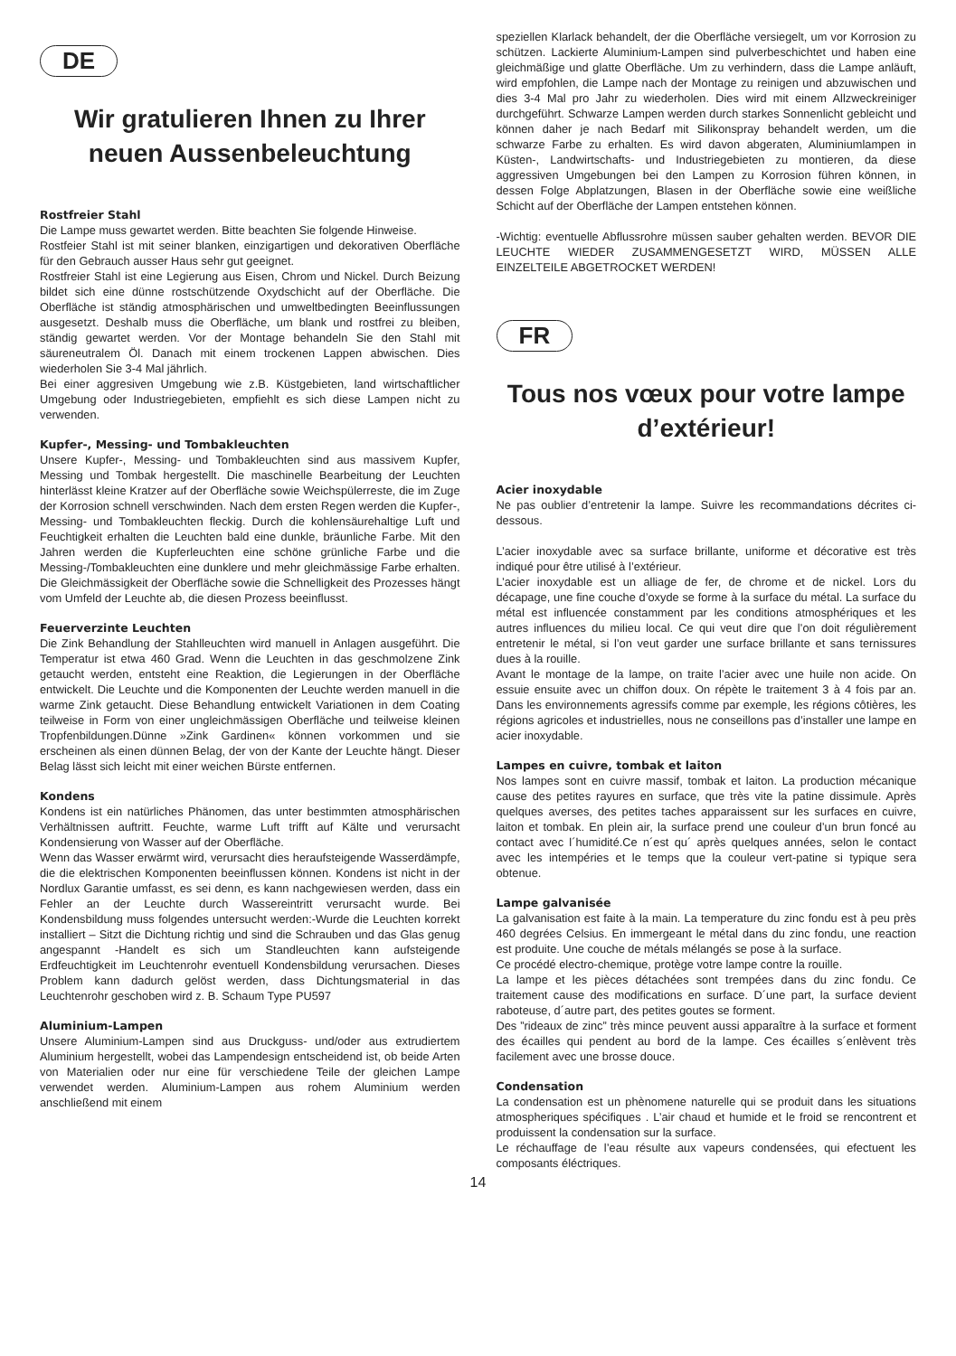DE
Wir gratulieren Ihnen zu Ihrer neuen Aussenbeleuchtung
Rostfreier Stahl
Die Lampe muss gewartet werden. Bitte beachten Sie folgende Hinweise.
Rostfeier Stahl ist mit seiner blanken, einzigartigen und dekorativen Oberfläche für den Gebrauch ausser Haus sehr gut geeignet.
Rostfreier Stahl ist eine Legierung aus Eisen, Chrom und Nickel. Durch Beizung bildet sich eine dünne rostschützende Oxydschicht auf der Oberfläche. Die Oberfläche ist ständig atmosphärischen und umweltbedingten Beeinflussungen ausgesetzt. Deshalb muss die Oberfläche, um blank und rostfrei zu bleiben, ständig gewartet werden. Vor der Montage behandeln Sie den Stahl mit säureneutralem Öl. Danach mit einem trockenen Lappen abwischen. Dies wiederholen Sie 3-4 Mal jährlich.
Bei einer aggresiven Umgebung wie z.B. Küstgebieten, land wirtschaftlicher Umgebung oder Industriegebieten, empfiehlt es sich diese Lampen nicht zu verwenden.
Kupfer-, Messing- und Tombakleuchten
Unsere Kupfer-, Messing- und Tombakleuchten sind aus massivem Kupfer, Messing und Tombak hergestellt. Die maschinelle Bearbeitung der Leuchten hinterlässt kleine Kratzer auf der Oberfläche sowie Weichspülerreste, die im Zuge der Korrosion schnell verschwinden. Nach dem ersten Regen werden die Kupfer-, Messing- und Tombakleuchten fleckig. Durch die kohlensäurehaltige Luft und Feuchtigkeit erhalten die Leuchten bald eine dunkle, bräunliche Farbe. Mit den Jahren werden die Kupferleuchten eine schöne grünliche Farbe und die Messing-/Tombakleuchten eine dunklere und mehr gleichmässige Farbe erhalten. Die Gleichmässigkeit der Oberfläche sowie die Schnelligkeit des Prozesses hängt vom Umfeld der Leuchte ab, die diesen Prozess beeinflusst.
Feuerverzinte Leuchten
Die Zink Behandlung der Stahlleuchten wird manuell in Anlagen ausgeführt. Die Temperatur ist etwa 460 Grad. Wenn die Leuchten in das geschmolzene Zink getaucht werden, entsteht eine Reaktion, die Legierungen in der Oberfläche entwickelt. Die Leuchte und die Komponenten der Leuchte werden manuell in die warme Zink getaucht. Diese Behandlung entwickelt Variationen in dem Coating teilweise in Form von einer ungleichmässigen Oberfläche und teilweise kleinen Tropfenbildungen.Dünne »Zink Gardinen« können vorkommen und sie erscheinen als einen dünnen Belag, der von der Kante der Leuchte hängt. Dieser Belag lässt sich leicht mit einer weichen Bürste entfernen.
Kondens
Kondens ist ein natürliches Phänomen, das unter bestimmten atmosphärischen Verhältnissen auftritt. Feuchte, warme Luft trifft auf Kälte und verursacht Kondensierung von Wasser auf der Oberfläche.
Wenn das Wasser erwärmt wird, verursacht dies heraufsteigende Wasserdämpfe, die die elektrischen Komponenten beeinflussen können. Kondens ist nicht in der Nordlux Garantie umfasst, es sei denn, es kann nachgewiesen werden, dass ein Fehler an der Leuchte durch Wassereintritt verursacht wurde. Bei Kondensbildung muss folgendes untersucht werden:-Wurde die Leuchten korrekt installiert – Sitzt die Dichtung richtig und sind die Schrauben und das Glas genug angespannt -Handelt es sich um Standleuchten kann aufsteigende Erdfeuchtigkeit im Leuchtenrohr eventuell Kondensbildung verursachen. Dieses Problem kann dadurch gelöst werden, dass Dichtungsmaterial in das Leuchtenrohr geschoben wird z. B. Schaum Type PU597
Aluminium-Lampen
Unsere Aluminium-Lampen sind aus Druckguss- und/oder aus extrudiertem Aluminium hergestellt, wobei das Lampendesign entscheidend ist, ob beide Arten von Materialien oder nur eine für verschiedene Teile der gleichen Lampe verwendet werden. Aluminium-Lampen aus rohem Aluminium werden anschließend mit einem
speziellen Klarlack behandelt, der die Oberfläche versiegelt, um vor Korrosion zu schützen. Lackierte Aluminium-Lampen sind pulverbeschichtet und haben eine gleichmäßige und glatte Oberfläche. Um zu verhindern, dass die Lampe anläuft, wird empfohlen, die Lampe nach der Montage zu reinigen und abzuwischen und dies 3-4 Mal pro Jahr zu wiederholen. Dies wird mit einem Allzweckreiniger durchgeführt. Schwarze Lampen werden durch starkes Sonnenlicht gebleicht und können daher je nach Bedarf mit Silikonspray behandelt werden, um die schwarze Farbe zu erhalten. Es wird davon abgeraten, Aluminiumlampen in Küsten-, Landwirtschafts- und Industriegebieten zu montieren, da diese aggressiven Umgebungen bei den Lampen zu Korrosion führen können, in dessen Folge Abplatzungen, Blasen in der Oberfläche sowie eine weißliche Schicht auf der Oberfläche der Lampen entstehen können.
-Wichtig: eventuelle Abflussrohre müssen sauber gehalten werden. BEVOR DIE LEUCHTE WIEDER ZUSAMMENGESETZT WIRD, MÜSSEN ALLE EINZELTEILE ABGETROCKET WERDEN!
FR
Tous nos vœux pour votre lampe d’extérieur!
Acier inoxydable
Ne pas oublier d’entretenir la lampe. Suivre les recommandations décrites ci-dessous.
L’acier inoxydable avec sa surface brillante, uniforme et décorative est très indiqué pour être utilisé à l’extérieur.
L’acier inoxydable est un alliage de fer, de chrome et de nickel. Lors du décapage, une fine couche d’oxyde se forme à la surface du métal. La surface du métal est influencée constamment par les conditions atmosphériques et les autres influences du milieu local. Ce qui veut dire que l’on doit régulièrement entretenir le métal, si l’on veut garder une surface brillante et sans ternissures dues à la rouille.
Avant le montage de la lampe, on traite l’acier avec une huile non acide. On essuie ensuite avec un chiffon doux. On répète le traitement 3 à 4 fois par an. Dans les environnements agressifs comme par exemple, les régions côtières, les régions agricoles et industrielles, nous ne conseillons pas d’installer une lampe en acier inoxydable.
Lampes en cuivre, tombak et laiton
Nos lampes sont en cuivre massif, tombak et laiton. La production mécanique cause des petites rayures en surface, que très vite la patine dissimule. Après quelques averses, des petites taches apparaissent sur les surfaces en cuivre, laiton et tombak. En plein air, la surface prend une couleur d’un brun foncé au contact avec l´humidité.Ce n´est qu´ après quelques années, selon le contact avec les intempéries et le temps que la couleur vert-patine si typique sera obtenue.
Lampe galvanisée
La galvanisation est faite à la main. La temperature du zinc fondu est à peu près 460 degrées Celsius. En immergeant le métal dans du zinc fondu, une reaction est produite. Une couche de métals mélangés se pose à la surface.
Ce procédé electro-chemique, protège votre lampe contre la rouille.
La lampe et les pièces détachées sont trempées dans du zinc fondu. Ce traitement cause des modifications en surface. D´une part, la surface devient raboteuse, d´autre part, des petites goutes se forment.
Des ”rideaux de zinc” très mince peuvent aussi apparaître à la surface et forment des écailles qui pendent au bord de la lampe. Ces écailles s´enlèvent très facilement avec une brosse douce.
Condensation
La condensation est un phènomene naturelle qui se produit dans les situations atmospheriques spécifiques . L’air chaud et humide et le froid se rencontrent et produissent la condensation sur la surface.
Le réchauffage de l’eau résulte aux vapeurs condensées, qui efectuent les composants éléctriques.
14